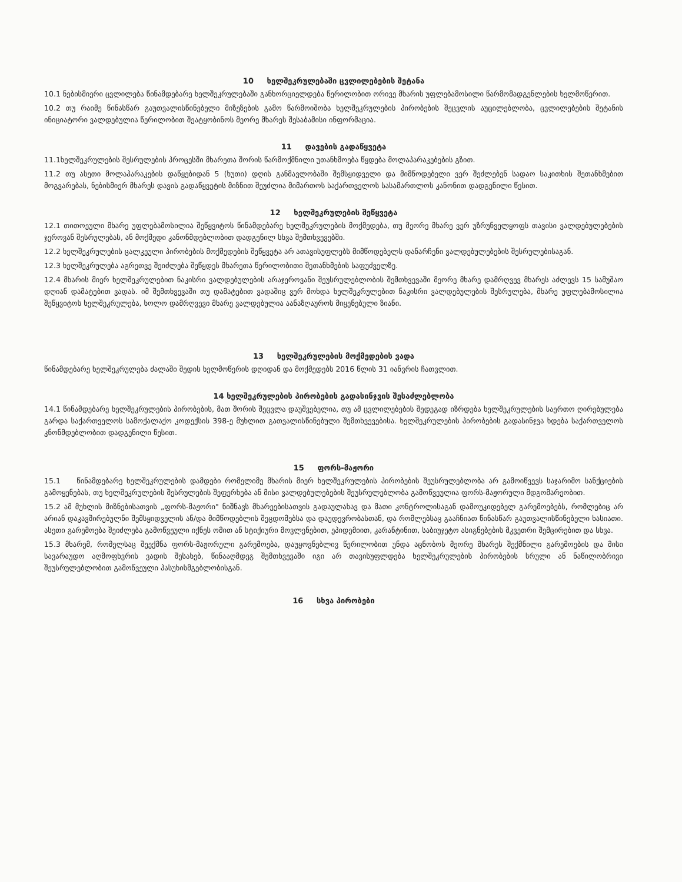10 ხელშეკრულებაში ცვლილებების შეტანა
10.1 ნებისმიერი ცვლილება წინამდებარე ხელშეკრულებაში განხორციელდება წერილობით ორივე მხარის უფლებამოსილი წარმომადგენლების ხელმოწერით.
10.2 თუ რაიმე წინასწარ გაუთვალისწინებელი მიზეზების გამო წარმოიშობა ხელშეკრულების პირობების შეცვლის აუცილებლობა, ცვლილებების შეტანის ინიციატორი ვალდებულია წერილობით შეატყობინოს მეორე მხარეს შესაბამისი ინფორმაცია.
11 დავების გადაწყვეტა
11.1ხელშეკრულების შესრულების პროცესში მხარეთა შორის წარმოქმნილი უთანხმოება წყდება მოლაპარაკებების გზით.
11.2 თუ ასეთი მოლაპარაკების დაწყებიდან 5 (ხუთი) დღის განმავლობაში შემსყიდველი და მიმწოდებელი ვერ შეძლებენ სადაო საკითხის შეთანხმებით მოგვარებას, ნებისმიერ მხარეს დავის გადაწყვეტის მიზნით შეუძლია მიმართოს საქართველოს სასამართლოს კანონით დადგენილი წესით.
12 ხელშეკრულების შეწყვეტა
12.1 თითოეული მხარე უფლებამოსილია შეწყვიტოს წინამდებარე ხელშეკრულების მოქმედება, თუ მეორე მხარე ვერ უზრუნველყოფს თავისი ვალდებულებების ჯეროვან შესრულებას, ან მოქმედი კანონმდებლობით დადგენილ სხვა შემთხვევებში.
12.2 ხელშეკრულების ცალკეული პირობების მოქმედების შეწყვეტა არ ათავისუფლებს მიმწოდებელს დანარჩენი ვალდებულებების შესრულებისაგან.
12.3 ხელშეკრულება აგრეთვე შეიძლება შეწყდეს მხარეთა წერილობითი შეთანხმების საფუძველზე.
12.4 მხარის მიერ ხელშეკრულებით ნაკისრი ვალდებულების არაჯეროვანი შეუსრულებლობის შემთხვევაში მეორე მხარე დამრღვევ მხარეს აძლევს 15 სამუშაო დღიან დამატებით ვადას. იმ შემთხვევაში თუ დამატებით ვადაშიც ვერ მოხდა ხელშეკრულებით ნაკისრი ვალდებულების შესრულება, მხარე უფლებამოსილია შეწყვიტოს ხელშეკრულება, ხოლო დამრღვევი მხარე ვალდებულია აანაზღაუროს მიყენებული ზიანი.
13 ხელშეკრულების მოქმედების ვადა
წინამდებარე ხელშეკრულება ძალაში შედის ხელმოწერის დღიდან და მოქმედებს 2016 წლის 31 იანვრის ჩათვლით.
14 ხელშეკრულების პირობების გადასინჯვის შესაძლებლობა
14.1 წინამდებარე ხელშეკრულების პირობების, მათ შორის შეცვლა დაუშვებელია, თუ ამ ცვლილებების შედეგად იზრდება ხელშეკრულების საერთო ღირებულება გარდა საქართველოს სამოქალაქო კოდექსის 398-ე მუხლით გათვალისწინებული შემთხვევებისა. ხელშეკრულების პირობების გადასინჯვა ხდება საქართველოს კნონმდებლობით დადგენილი წესით.
15 ფორს-მაჟორი
15.1 წინამდებარე ხელშეკრულების დამდები რომელიმე მხარის მიერ ხელშეკრულების პირობების შეუსრულებლობა არ გამოიწვევს საჯარიმო სანქციების გამოყენებას, თუ ხელშეკრულების შესრულების შეფერხება ან მისი ვალდებულებების შეუსრულებლობა გამოწვეულია ფორს-მაჟორული მდგომარეობით.
15.2 ამ მუხლის მიზნებისათვის „ფორს-მაჟორი" ნიშნავს მხარეებისათვის გადაულახავ და მათი კონტროლისაგან დამოუკიდებელ გარემოებებს, რომლებიც არ არიან დაკავშირებულნი შემსყიდველის ან/და მიმწოდებლის შეცდომებსა და დაუდევრობასთან, და რომლებსაც გააჩნიათ წინასწარ გაუთვალისწინებელი ხასიათი. ასეთი გარემოება შეიძლება გამოწვეული იქნეს ომით ან სტიქიური მოვლენებით, ეპიდემიით, კარანტინით, საბიუჯეტო ასიგნებების მკვეთრი შემცირებით და სხვა.
15.3 მხარემ, რომელსაც შეექმნა ფორს-მაჟორული გარემოება, დაუყოვნებლივ წერილობით უნდა აცნობოს მეორე მხარეს შექმნილი გარემოების და მისი სავარაუდო აღმოფხვრის ვადის შესახებ, წინააღმდეგ შემთხვევაში იგი არ თავისუფლდება ხელშეკრულების პირობების სრული ან ნაწილობრივი შეუსრულებლობით გამოწვეული პასუხისმგებლობისგან.
16 სხვა პირობები